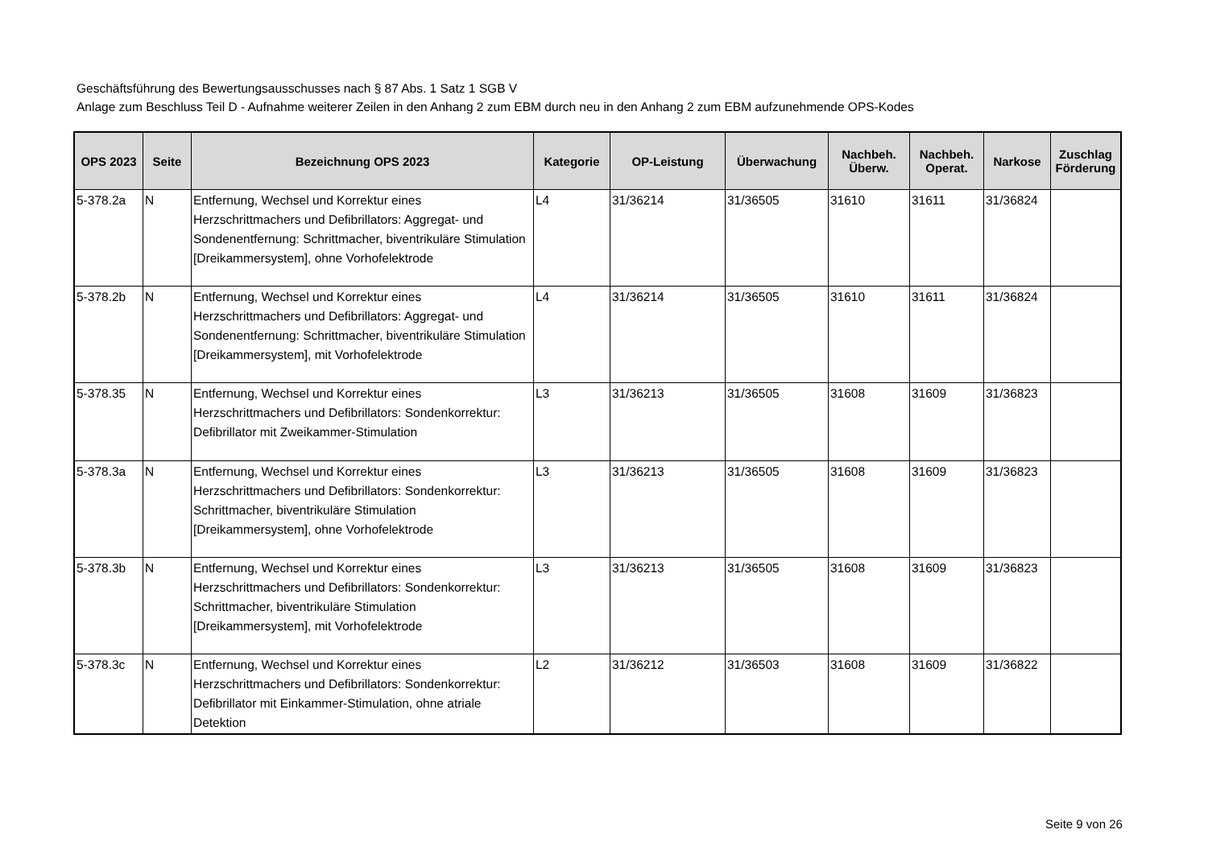Geschäftsführung des Bewertungsausschusses nach § 87 Abs. 1 Satz 1 SGB V
Anlage zum Beschluss Teil D - Aufnahme weiterer Zeilen in den Anhang 2 zum EBM durch neu in den Anhang 2 zum EBM aufzunehmende OPS-Kodes
| OPS 2023 | Seite | Bezeichnung OPS 2023 | Kategorie | OP-Leistung | Überwachung | Nachbeh. Überw. | Nachbeh. Operat. | Narkose | Zuschlag Förderung |
| --- | --- | --- | --- | --- | --- | --- | --- | --- | --- |
| 5-378.2a | N | Entfernung, Wechsel und Korrektur eines Herzschrittmachers und Defibrillators: Aggregat- und Sondenentfernung: Schrittmacher, biventrikuläre Stimulation [Dreikammersystem], ohne Vorhofelektrode | L4 | 31/36214 | 31/36505 | 31610 | 31611 | 31/36824 | |
| 5-378.2b | N | Entfernung, Wechsel und Korrektur eines Herzschrittmachers und Defibrillators: Aggregat- und Sondenentfernung: Schrittmacher, biventrikuläre Stimulation [Dreikammersystem], mit Vorhofelektrode | L4 | 31/36214 | 31/36505 | 31610 | 31611 | 31/36824 | |
| 5-378.35 | N | Entfernung, Wechsel und Korrektur eines Herzschrittmachers und Defibrillators: Sondenkorrektur: Defibrillator mit Zweikammer-Stimulation | L3 | 31/36213 | 31/36505 | 31608 | 31609 | 31/36823 | |
| 5-378.3a | N | Entfernung, Wechsel und Korrektur eines Herzschrittmachers und Defibrillators: Sondenkorrektur: Schrittmacher, biventrikuläre Stimulation [Dreikammersystem], ohne Vorhofelektrode | L3 | 31/36213 | 31/36505 | 31608 | 31609 | 31/36823 | |
| 5-378.3b | N | Entfernung, Wechsel und Korrektur eines Herzschrittmachers und Defibrillators: Sondenkorrektur: Schrittmacher, biventrikuläre Stimulation [Dreikammersystem], mit Vorhofelektrode | L3 | 31/36213 | 31/36505 | 31608 | 31609 | 31/36823 | |
| 5-378.3c | N | Entfernung, Wechsel und Korrektur eines Herzschrittmachers und Defibrillators: Sondenkorrektur: Defibrillator mit Einkammer-Stimulation, ohne atriale Detektion | L2 | 31/36212 | 31/36503 | 31608 | 31609 | 31/36822 | |
Seite 9 von 26